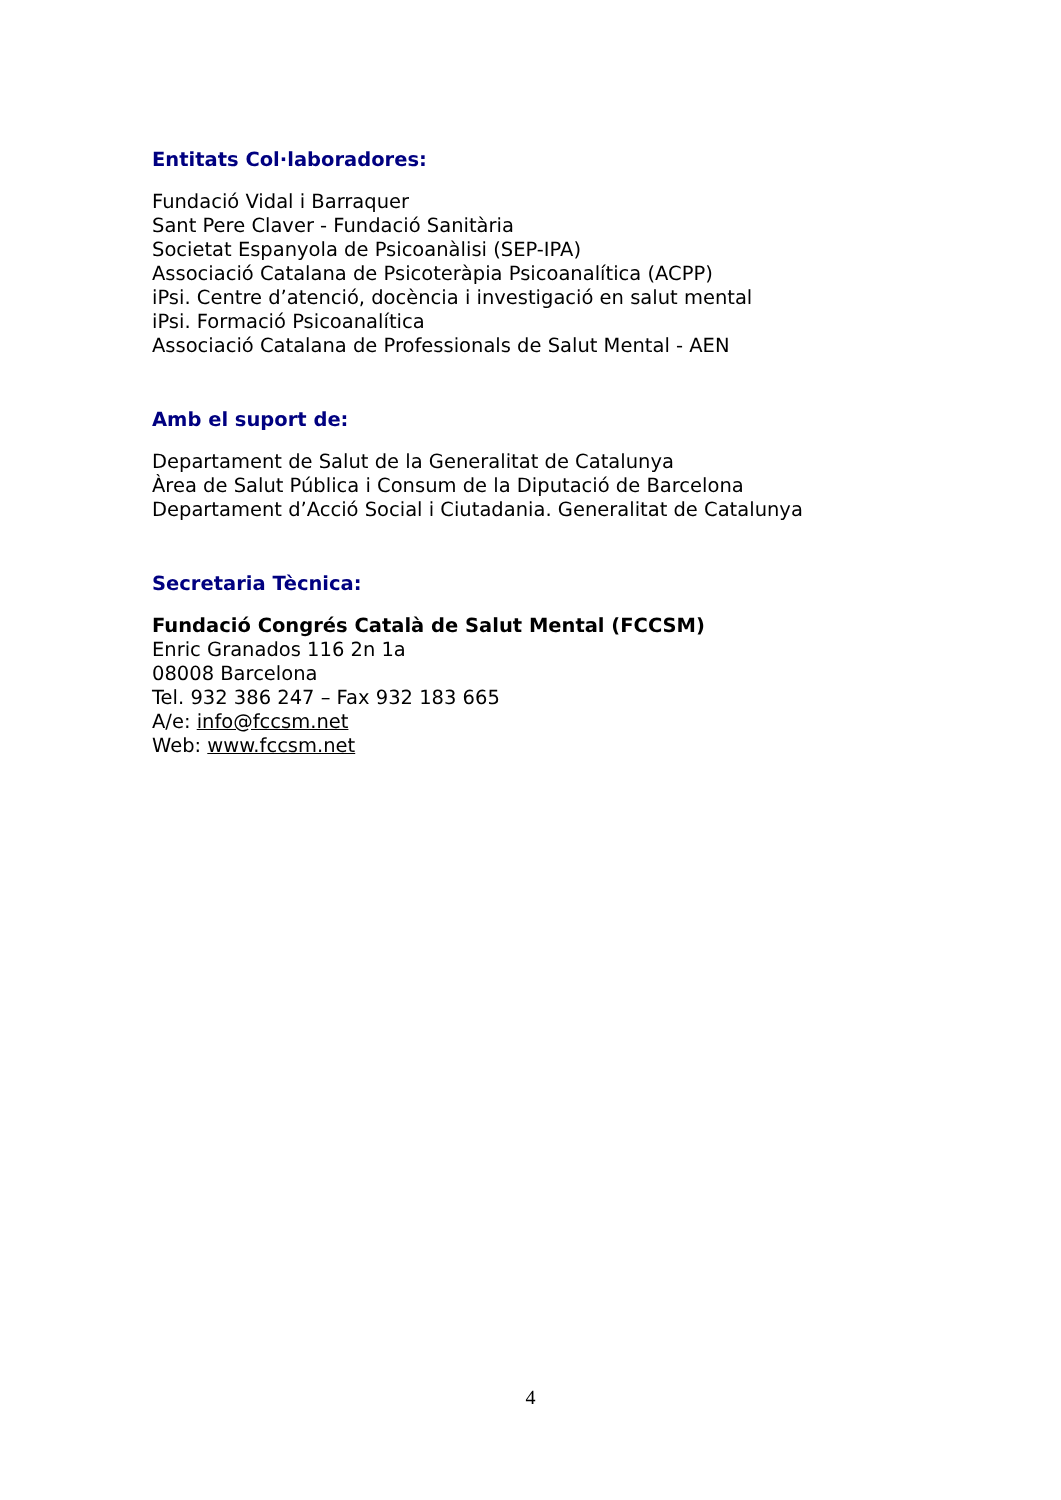Entitats Col·laboradores:
Fundació Vidal i Barraquer
Sant Pere Claver - Fundació Sanitària
Societat Espanyola de Psicoanàlisi (SEP-IPA)
Associació Catalana de Psicoteràpia Psicoanalítica (ACPP)
iPsi. Centre d’atenció, docència i investigació en salut mental
iPsi. Formació Psicoanalítica
Associació Catalana de Professionals de Salut Mental - AEN
Amb el suport de:
Departament de Salut de la Generalitat de Catalunya
Àrea de Salut Pública i Consum de la Diputació de Barcelona
Departament d’Acció Social i Ciutadania. Generalitat de Catalunya
Secretaria Tècnica:
Fundació Congrés Català de Salut Mental (FCCSM)
Enric Granados 116 2n 1a
08008 Barcelona
Tel. 932 386 247 – Fax 932 183 665
A/e: info@fccsm.net
Web: www.fccsm.net
4